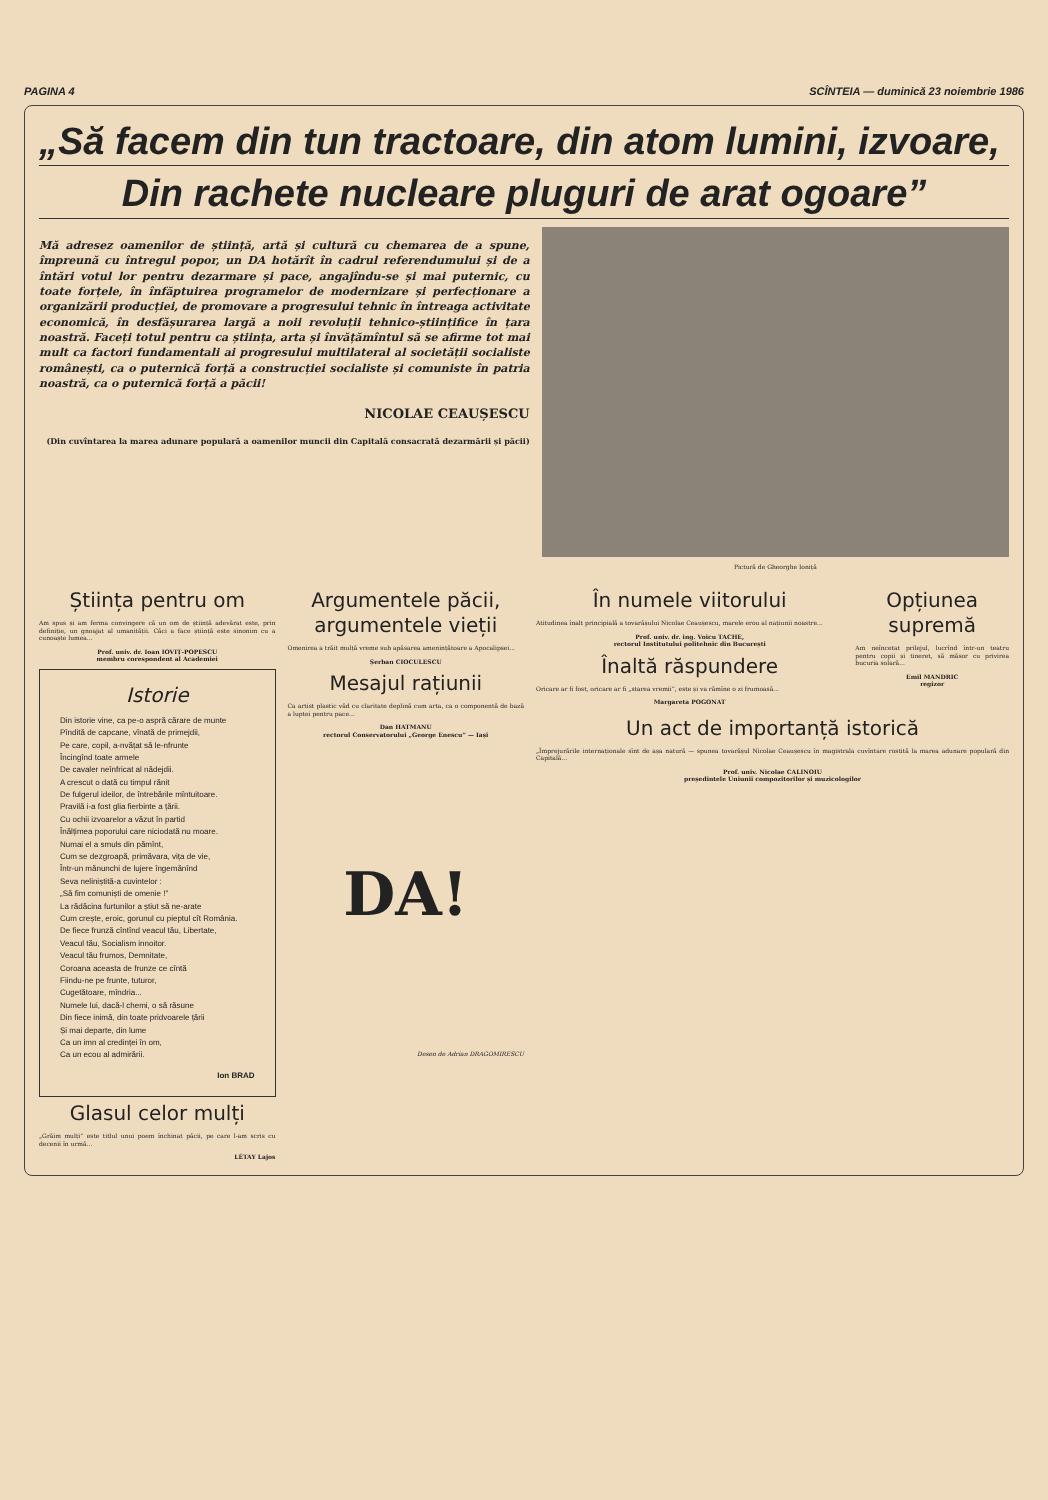PAGINA 4 SCÎNTEIA — duminică 23 noiembrie 1986
„Să facem din tun tractoare, din atom lumini, izvoare,
Din rachete nucleare pluguri de arat ogoare”
Mă adresez oamenilor de știință, artă și cultură cu chemarea de a spune, împreună cu întregul popor, un DA hotărît în cadrul referendumului și de a întări votul lor pentru dezarmare și pace, angajîndu-se și mai puternic, cu toate forțele, în înfăptuirea programelor de modernizare și perfecționare a organizării producției, de promovare a progresului tehnic în întreaga activitate economică, în desfășurarea largă a noii revoluții tehnico-științifice în țara noastră. Faceți totul pentru ca știința, arta și învățămîntul să se afirme tot mai mult ca factori fundamentali ai progresului multilateral al societății socialiste românești, ca o puternică forță a construcției socialiste și comuniste în patria noastră, ca o puternică forță a păcii!
NICOLAE CEAUȘESCU
(Din cuvîntarea la marea adunare populară a oamenilor muncii din Capitală consacrată dezarmării și păcii)
Pictură de Gheorghe Ioniță
Știința pentru om
Am spus și am ferma convingere că un om de știință adevărat este, prin definiție, un gnoajat al umanității. Căci a face știință este sinonim cu a cunoaște lumea...
Prof. univ. dr. Ioan IOVIȚ-POPESCU
membru corespondent al Academiei
Istorie
Din istorie vine, ca pe-o aspră cărare de munte
Pîndită de capcane, vînată de primejdii,
Pe care, copil, a-nvățat să le-nfrunte
Încingînd toate armele
De cavaler neînfricat al nădejdii.
A crescut o dată cu timpul rănit
De fulgerul ideilor, de întrebările mîntuitoare.
Pravilă i-a fost glia fierbinte a țării.
Cu ochii izvoarelor a văzut în partid
Înălțimea poporului care niciodată nu moare.
Numai el a smuls din pămînt,
Cum se dezgroapă, primăvara, vița de vie,
Într-un mănunchi de lujere îngemănînd
Seva neliniștită-a cuvintelor :
„Să fim comuniști de omenie !”
La rădăcina furtunilor a știut să ne-arate
Cum crește, eroic, gorunul cu pieptul cît România.
De fiece frunză cîntînd veacul tău, Libertate,
Veacul tău, Socialism innoitor.
Veacul tău frumos, Demnitate,
Coroana aceasta de frunze ce cîntă
Fiindu-ne pe frunte, tuturor,
Cugetătoare, mîndria...
Numele lui, dacă-l chemi, o să răsune
Din fiece inimă, din toate pridvoarele țării
Și mai departe, din lume
Ca un imn al credinței în om,
Ca un ecou al admirării.
Ion BRAD
Glasul celor mulți
„Grăim mulți” este titlul unui poem închinat păcii, pe care l-am scris cu decenii în urmă...
LÉTAY Lajos
Argumentele păcii, argumentele vieții
Omenirea a trăit mulță vreme sub apăsarea amenințătoare a Apocalipsei...
Șerban CIOCULESCU
Mesajul rațiunii
Ca artist plastic văd cu claritate deplină cum arta, ca o componentă de bază a luptei pentru pace...
Dan HATMANU
rectorul Conservatorului „George Enescu” — Iași
DA!
Desen de Adrian DRAGOMIRESCU
În numele viitorului
Atitudinea înalt principială a tovarășului Nicolae Ceaușescu, marele erou al națiunii noastre...
Prof. univ. dr. ing. Voicu TACHE,
rectorul Institutului politehnic din București
Înaltă răspundere
Oricare ar fi fost, oricare ar fi „starea vremii”, este și va rămîne o zi frumoasă...
Margareta POGONAT
Opțiunea supremă
Am neîncetat prilejul, lucrînd într-un teatru pentru copii și tineret, să măsor cu privirea bucuria solară...
Emil MANDRIC
regizor
Un act de importanță istorică
„Împrejurările internaționale sînt de așa natură — spunea tovarășul Nicolae Ceaușescu în magistrala cuvîntare rostită la marea adunare populară din Capitală...
Prof. univ. Nicolae CALINOIU
președintele Uniunii compozitorilor și muzicologilor